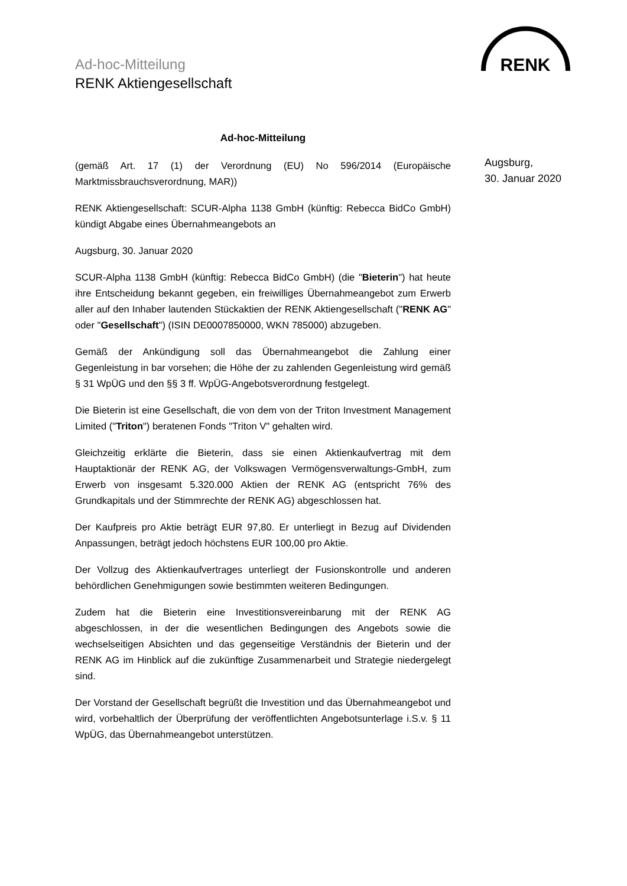Ad-hoc-Mitteilung
RENK Aktiengesellschaft
RENK
Augsburg,
30. Januar 2020
Ad-hoc-Mitteilung
(gemäß Art. 17 (1) der Verordnung (EU) No 596/2014 (Europäische Marktmissbrauchsverordnung, MAR))
RENK Aktiengesellschaft: SCUR-Alpha 1138 GmbH (künftig: Rebecca BidCo GmbH) kündigt Abgabe eines Übernahmeangebots an
Augsburg, 30. Januar 2020
SCUR-Alpha 1138 GmbH (künftig: Rebecca BidCo GmbH) (die "Bieterin") hat heute ihre Entscheidung bekannt gegeben, ein freiwilliges Übernahmeangebot zum Erwerb aller auf den Inhaber lautenden Stückaktien der RENK Aktiengesellschaft ("RENK AG" oder "Gesellschaft") (ISIN DE0007850000, WKN 785000) abzugeben.
Gemäß der Ankündigung soll das Übernahmeangebot die Zahlung einer Gegenleistung in bar vorsehen; die Höhe der zu zahlenden Gegenleistung wird gemäß § 31 WpÜG und den §§ 3 ff. WpÜG-Angebotsverordnung festgelegt.
Die Bieterin ist eine Gesellschaft, die von dem von der Triton Investment Management Limited ("Triton") beratenen Fonds "Triton V" gehalten wird.
Gleichzeitig erklärte die Bieterin, dass sie einen Aktienkaufvertrag mit dem Hauptaktionär der RENK AG, der Volkswagen Vermögensverwaltungs-GmbH, zum Erwerb von insgesamt 5.320.000 Aktien der RENK AG (entspricht 76% des Grundkapitals und der Stimmrechte der RENK AG) abgeschlossen hat.
Der Kaufpreis pro Aktie beträgt EUR 97,80. Er unterliegt in Bezug auf Dividenden Anpassungen, beträgt jedoch höchstens EUR 100,00 pro Aktie.
Der Vollzug des Aktienkaufvertrages unterliegt der Fusionskontrolle und anderen behördlichen Genehmigungen sowie bestimmten weiteren Bedingungen.
Zudem hat die Bieterin eine Investitionsvereinbarung mit der RENK AG abgeschlossen, in der die wesentlichen Bedingungen des Angebots sowie die wechselseitigen Absichten und das gegenseitige Verständnis der Bieterin und der RENK AG im Hinblick auf die zukünftige Zusammenarbeit und Strategie niedergelegt sind.
Der Vorstand der Gesellschaft begrüßt die Investition und das Übernahmeangebot und wird, vorbehaltlich der Überprüfung der veröffentlichten Angebotsunterlage i.S.v. § 11 WpÜG, das Übernahmeangebot unterstützen.